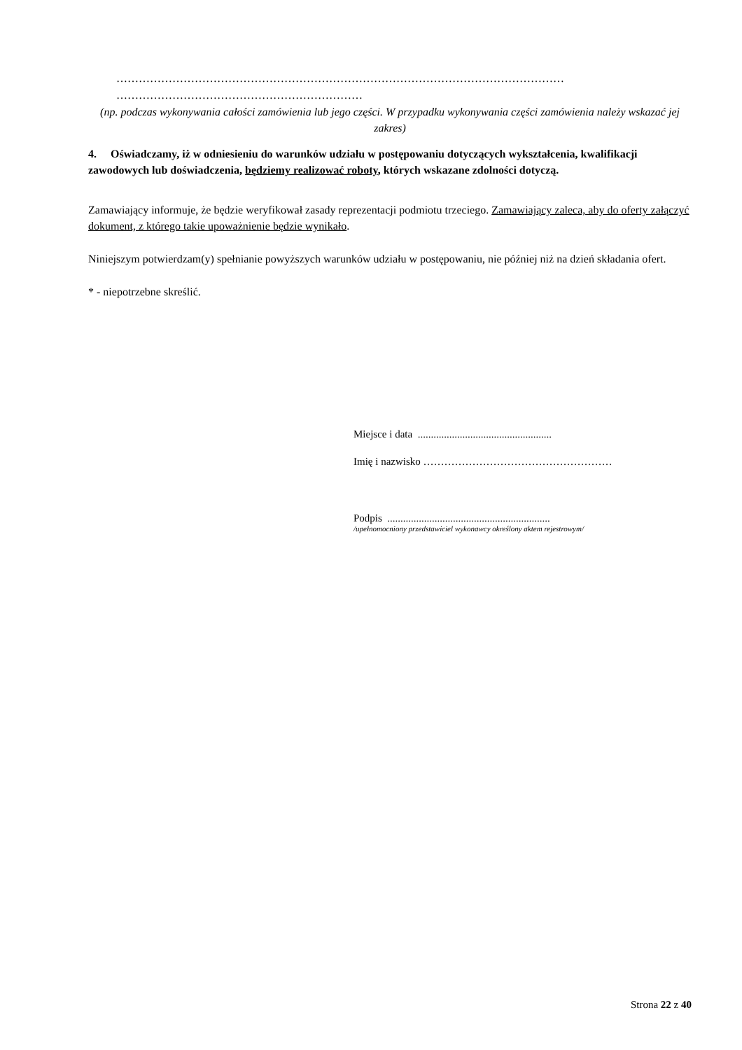…………………………………………………………………………………………………………
…………………………………………………………
(np. podczas wykonywania całości zamówienia lub jego części. W przypadku wykonywania części zamówienia należy wskazać jej zakres)
4. Oświadczamy, iż w odniesieniu do warunków udziału w postępowaniu dotyczących wykształcenia, kwalifikacji zawodowych lub doświadczenia, będziemy realizować roboty, których wskazane zdolności dotyczą.
Zamawiający informuje, że będzie weryfikował zasady reprezentacji podmiotu trzeciego. Zamawiający zaleca, aby do oferty załączyć dokument, z którego takie upoważnienie będzie wynikało.
Niniejszym potwierdzam(y) spełnianie powyższych warunków udziału w postępowaniu, nie później niż na dzień składania ofert.
* - niepotrzebne skreślić.
Miejsce i data ...................................................
Imię i nazwisko ………………………………………………
Podpis ..............................................................
/upełnomocniony przedstawiciel wykonawcy określony aktem rejestrowym/
Strona 22 z 40